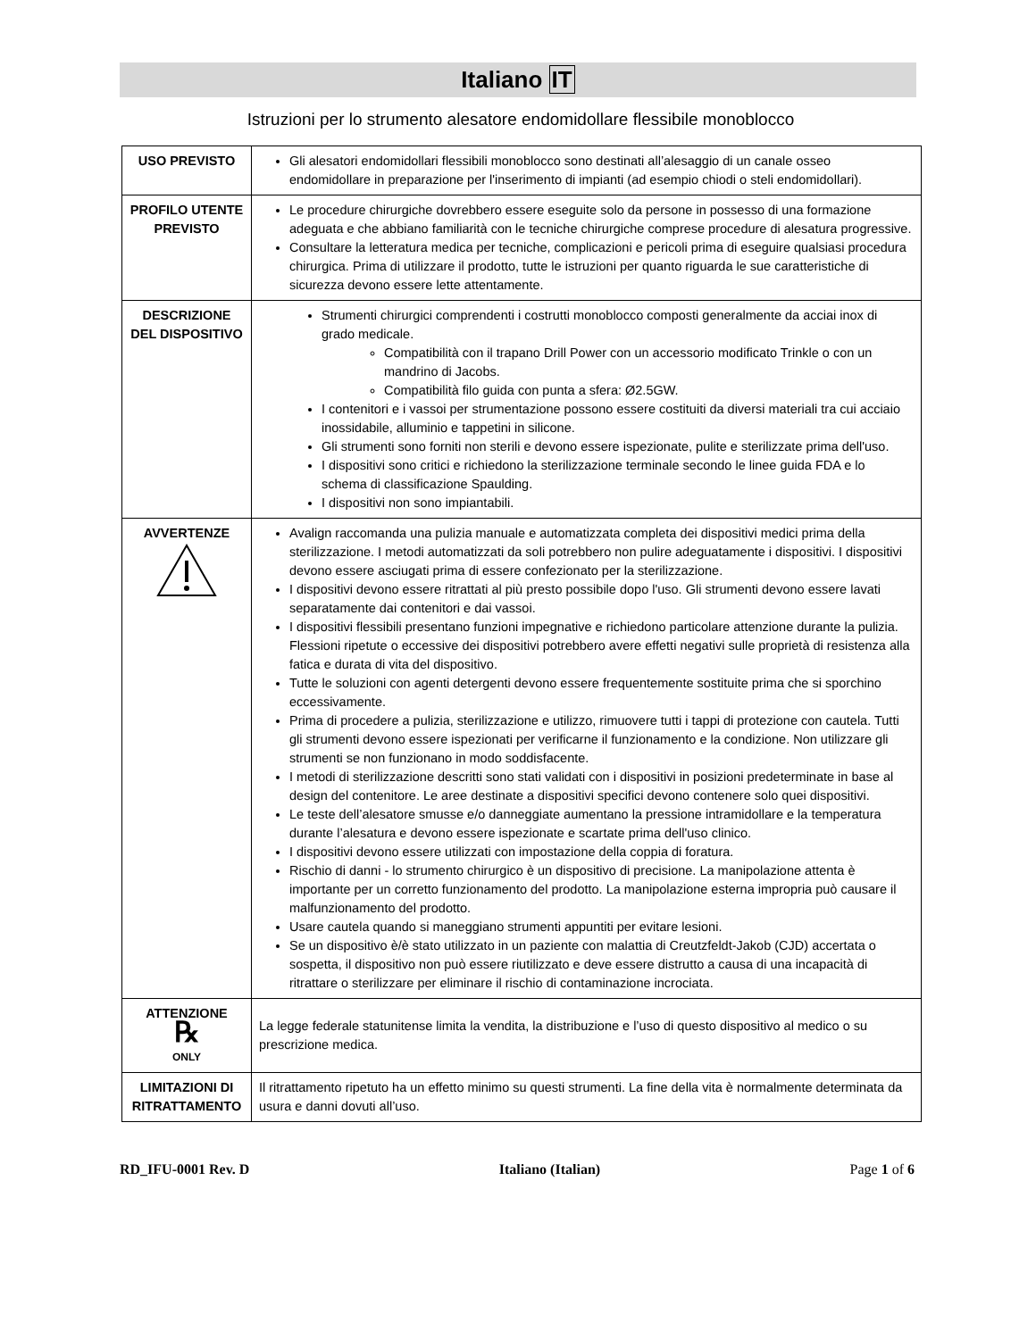Italiano IT
Istruzioni per lo strumento alesatore endomidollare flessibile monoblocco
| USO PREVISTO | Gli alesatori endomidollari flessibili monoblocco sono destinati all’alesaggio di un canale osseo endomidollare in preparazione per l'inserimento di impianti (ad esempio chiodi o steli endomidollari). |
| PROFILO UTENTE PREVISTO | Le procedure chirurgiche dovrebbero essere eseguite solo da persone in possesso di una formazione adeguata e che abbiano familiarità con le tecniche chirurgiche comprese procedure di alesatura progressive. Consultare la letteratura medica per tecniche, complicazioni e pericoli prima di eseguire qualsiasi procedura chirurgica. Prima di utilizzare il prodotto, tutte le istruzioni per quanto riguarda le sue caratteristiche di sicurezza devono essere lette attentamente. |
| DESCRIZIONE DEL DISPOSITIVO | Strumenti chirurgici comprendenti i costrutti monoblocco composti generalmente da acciai inox di grado medicale. Compatibilità con il trapano Drill Power con un accessorio modificato Trinkle o con un mandrino di Jacobs. Compatibilità filo guida con punta a sfera: Ø2.5GW. I contenitori e i vassoi per strumentazione possono essere costituiti da diversi materiali tra cui acciaio inossidabile, alluminio e tappetini in silicone. Gli strumenti sono forniti non sterili e devono essere ispezionate, pulite e sterilizzate prima dell'uso. I dispositivi sono critici e richiedono la sterilizzazione terminale secondo le linee guida FDA e lo schema di classificazione Spaulding. I dispositivi non sono impiantabili. |
| AVVERTENZE | Avalign raccomanda una pulizia manuale e automatizzata completa dei dispositivi medici prima della sterilizzazione. I metodi automatizzati da soli potrebbero non pulire adeguatamente i dispositivi. I dispositivi devono essere asciugati prima di essere confezionato per la sterilizzazione. I dispositivi devono essere ritrattati al più presto possibile dopo l'uso. Gli strumenti devono essere lavati separatamente dai contenitori e dai vassoi. I dispositivi flessibili presentano funzioni impegnative e richiedono particolare attenzione durante la pulizia. Flessioni ripetute o eccessive dei dispositivi potrebbero avere effetti negativi sulle proprietà di resistenza alla fatica e durata di vita del dispositivo. Tutte le soluzioni con agenti detergenti devono essere frequentemente sostituite prima che si sporchino eccessivamente. Prima di procedere a pulizia, sterilizzazione e utilizzo, rimuovere tutti i tappi di protezione con cautela. Tutti gli strumenti devono essere ispezionati per verificarne il funzionamento e la condizione. Non utilizzare gli strumenti se non funzionano in modo soddisfacente. I metodi di sterilizzazione descritti sono stati validati con i dispositivi in posizioni predeterminate in base al design del contenitore. Le aree destinate a dispositivi specifici devono contenere solo quei dispositivi. Le teste dell’alesatore smusse e/o danneggiate aumentano la pressione intramidollare e la temperatura durante l’alesatura e devono essere ispezionate e scartate prima dell'uso clinico. I dispositivi devono essere utilizzati con impostazione della coppia di foratura. Rischio di danni - lo strumento chirurgico è un dispositivo di precisione. La manipolazione attenta è importante per un corretto funzionamento del prodotto. La manipolazione esterna impropria può causare il malfunzionamento del prodotto. Usare cautela quando si maneggiano strumenti appuntiti per evitare lesioni. Se un dispositivo è/è stato utilizzato in un paziente con malattia di Creutzfeldt-Jakob (CJD) accertata o sospetta, il dispositivo non può essere riutilizzato e deve essere distrutto a causa di una incapacità di ritrattare o sterilizzare per eliminare il rischio di contaminazione incrociata. |
| ATTENZIONE ℞ ONLY | La legge federale statunitense limita la vendita, la distribuzione e l’uso di questo dispositivo al medico o su prescrizione medica. |
| LIMITAZIONI DI RITRATTAMENTO | Il ritrattamento ripetuto ha un effetto minimo su questi strumenti. La fine della vita è normalmente determinata da usura e danni dovuti all’uso. |
RD_IFU-0001 Rev. D Italiano (Italian) Page 1 of 6